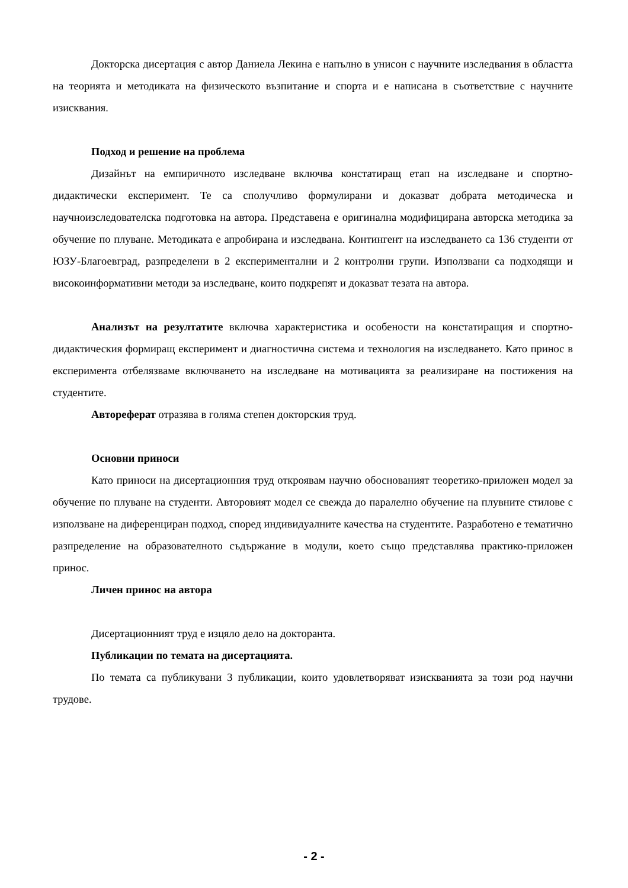Докторска дисертация с автор Даниела Лекина е напълно в унисон с научните изследвания в областта на теорията и методиката на физическото възпитание и спорта и е написана в съответствие с научните изисквания.
Подход и решение на проблема
Дизайнът на емпиричното изследване включва констатиращ етап на изследване и спортно-дидактически експеримент. Те са сполучливо формулирани и доказват добрата методическа и научноизследователска подготовка на автора. Представена е оригинална модифицирана авторска методика за обучение по плуване. Методиката е апробирана и изследвана. Контингент на изследването са 136 студенти от ЮЗУ-Благоевград, разпределени в 2 експериментални и 2 контролни групи. Използвани са подходящи и високоинформативни методи за изследване, които подкрепят и доказват тезата на автора.
Анализът на резултатите включва характеристика и особености на констатиращия и спортно-дидактическия формиращ експеримент и диагностична система и технология на изследването. Като принос в експеримента отбелязваме включването на изследване на мотивацията за реализиране на постижения на студентите.
Автореферат отразява в голяма степен докторския труд.
Основни приноси
Като приноси на дисертационния труд откроявам научно обоснованият теоретико-приложен модел за обучение по плуване на студенти. Авторовият модел се свежда до паралелно обучение на плувните стилове с използване на диференциран подход, според индивидуалните качества на студентите. Разработено е тематично разпределение на образователното съдържание в модули, което също представлява практико-приложен принос.
Личен принос на автора
Дисертационният труд е изцяло дело на докторанта.
Публикации по темата на дисертацията.
По темата са публикувани 3 публикации, които удовлетворяват изискванията за този род научни трудове.
- 2 -